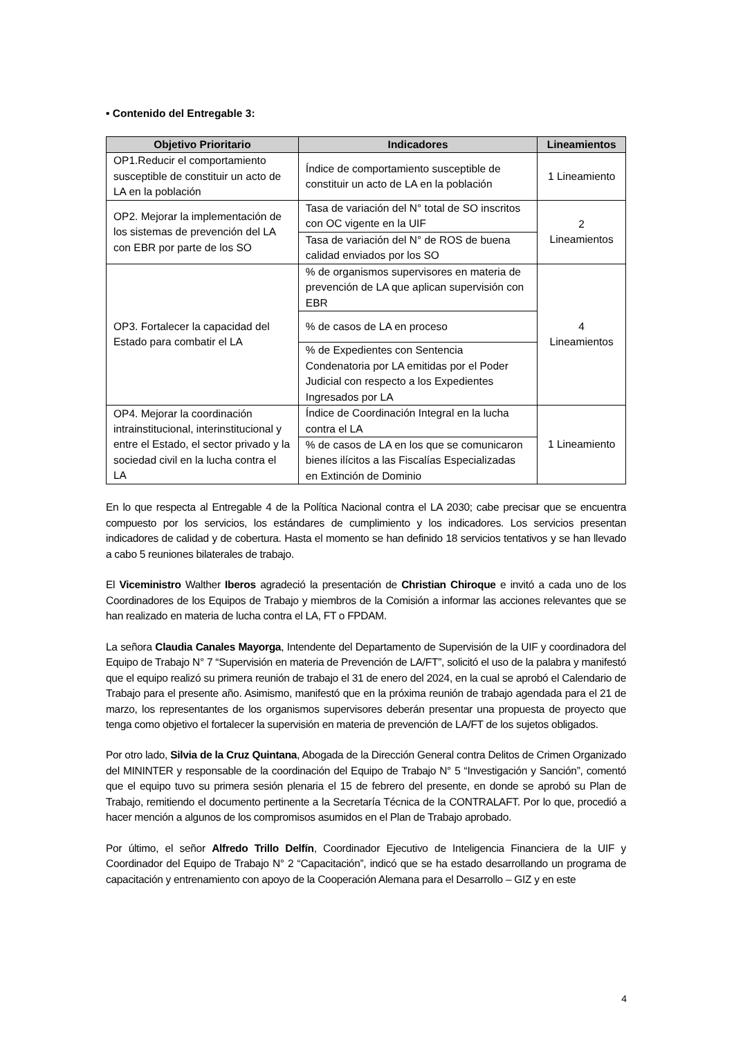• Contenido del Entregable 3:
| Objetivo Prioritario | Indicadores | Lineamientos |
| --- | --- | --- |
| OP1.Reducir el comportamiento susceptible de constituir un acto de LA en la población | Índice de comportamiento susceptible de constituir un acto de LA en la población | 1 Lineamiento |
| OP2. Mejorar la implementación de los sistemas de prevención del LA con EBR por parte de los SO | Tasa de variación del N° total de SO inscritos con OC vigente en la UIF | 2 Lineamientos |
| | Tasa de variación del N° de ROS de buena calidad enviados por los SO | |
| OP3. Fortalecer la capacidad del Estado para combatir el LA | % de organismos supervisores en materia de prevención de LA que aplican supervisión con EBR | 4 Lineamientos |
| | % de casos de LA en proceso | |
| | % de Expedientes con Sentencia Condenatoria por LA emitidas por el Poder Judicial con respecto a los Expedientes Ingresados por LA | |
| OP4. Mejorar la coordinación intrainstitucional, interinstitucional y entre el Estado, el sector privado y la sociedad civil en la lucha contra el LA | Índice de Coordinación Integral en la lucha contra el LA | 1 Lineamiento |
| | % de casos de LA en los que se comunicaron bienes ilícitos a las Fiscalías Especializadas en Extinción de Dominio | |
En lo que respecta al Entregable 4 de la Política Nacional contra el LA 2030; cabe precisar que se encuentra compuesto por los servicios, los estándares de cumplimiento y los indicadores. Los servicios presentan indicadores de calidad y de cobertura. Hasta el momento se han definido 18 servicios tentativos y se han llevado a cabo 5 reuniones bilaterales de trabajo.
El Viceministro Walther Iberos agradeció la presentación de Christian Chiroque e invitó a cada uno de los Coordinadores de los Equipos de Trabajo y miembros de la Comisión a informar las acciones relevantes que se han realizado en materia de lucha contra el LA, FT o FPDAM.
La señora Claudia Canales Mayorga, Intendente del Departamento de Supervisión de la UIF y coordinadora del Equipo de Trabajo N° 7 “Supervisión en materia de Prevención de LA/FT”, solicitó el uso de la palabra y manifestó que el equipo realizó su primera reunión de trabajo el 31 de enero del 2024, en la cual se aprobó el Calendario de Trabajo para el presente año. Asimismo, manifestó que en la próxima reunión de trabajo agendada para el 21 de marzo, los representantes de los organismos supervisores deberán presentar una propuesta de proyecto que tenga como objetivo el fortalecer la supervisión en materia de prevención de LA/FT de los sujetos obligados.
Por otro lado, Silvia de la Cruz Quintana, Abogada de la Dirección General contra Delitos de Crimen Organizado del MININTER y responsable de la coordinación del Equipo de Trabajo N° 5 “Investigación y Sanción”, comentó que el equipo tuvo su primera sesión plenaria el 15 de febrero del presente, en donde se aprobó su Plan de Trabajo, remitiendo el documento pertinente a la Secretaría Técnica de la CONTRALAFT. Por lo que, procedió a hacer mención a algunos de los compromisos asumidos en el Plan de Trabajo aprobado.
Por último, el señor Alfredo Trillo Delfín, Coordinador Ejecutivo de Inteligencia Financiera de la UIF y Coordinador del Equipo de Trabajo N° 2 “Capacitación”, indicó que se ha estado desarrollando un programa de capacitación y entrenamiento con apoyo de la Cooperación Alemana para el Desarrollo – GIZ y en este
4